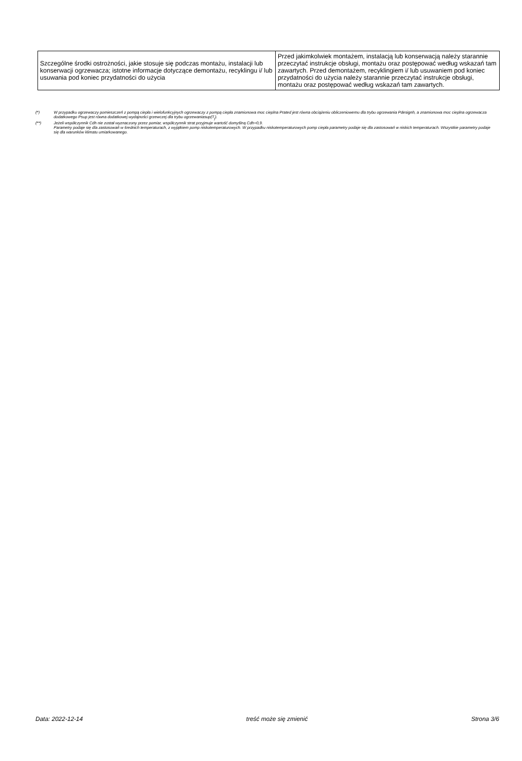| Szczególne środki ostrożności, jakie stosuje się podczas montażu, instalacji lub konserwacji ogrzewacza; istotne informacje dotyczące demontażu, recyklingu i/ lub usuwania pod koniec przydatności do użycia | Przed jakimkolwiek montażem, instalacją lub konserwacją należy starannie przeczytać instrukcje obsługi, montażu oraz postępować według wskazań tam zawartych. Przed demontażem, recyklingiem i/ lub usuwaniem pod koniec przydatności do użycia należy starannie przeczytać instrukcje obsługi, montażu oraz postępować według wskazań tam zawartych. |
(*) W przypadku ogrzewaczy pomieszczeń z pompą ciepła i wielofunkcyjnych ogrzewaczy z pompą ciepła znamionowa moc cieplna Prated jest równa obciążeniu obliczeniowemu dla trybu ogrzewania Pdesignh, a znamionowa moc cieplna ogrzewacza dodatkowego Psup jest równa dodatkowej wydajności grzewczej dla trybu ogrzewaniasup(T<sub>j</sub>).
(**) Jeżeli współczynnik Cdh nie został wyznaczony przez pomiar, współczynnik strat przyjmuje wartość domyślną Cdh=0,9.
Parametry podaje się dla zastosowań w średnich temperaturach, z wyjątkiem pomp niskotemperaturowych. W przypadku niskotemperaturowych pomp ciepła parametry podaje się dla zastosowań w niskich temperaturach. Wszystkie parametry podaje się dla warunków klimatu umiarkowanego.
Data: 2022-12-14 treść może się zmienić Strona 3/6